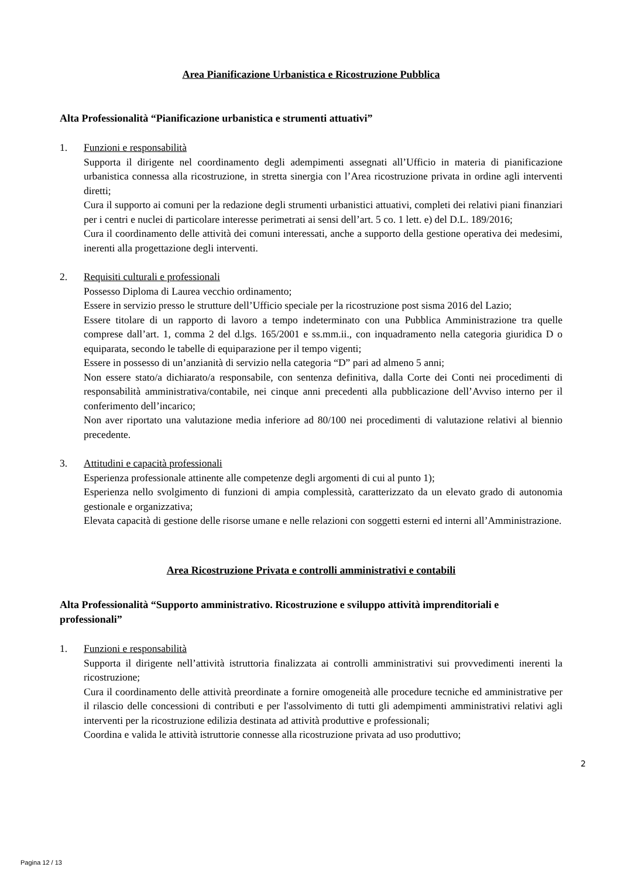Area Pianificazione Urbanistica e Ricostruzione Pubblica
Alta Professionalità “Pianificazione urbanistica e strumenti attuativi”
1. Funzioni e responsabilità
Supporta il dirigente nel coordinamento degli adempimenti assegnati all’Ufficio in materia di pianificazione urbanistica connessa alla ricostruzione, in stretta sinergia con l’Area ricostruzione privata in ordine agli interventi diretti;
Cura il supporto ai comuni per la redazione degli strumenti urbanistici attuativi, completi dei relativi piani finanziari per i centri e nuclei di particolare interesse perimetrati ai sensi dell’art. 5 co. 1 lett. e) del D.L. 189/2016;
Cura il coordinamento delle attività dei comuni interessati, anche a supporto della gestione operativa dei medesimi, inerenti alla progettazione degli interventi.
2. Requisiti culturali e professionali
Possesso Diploma di Laurea vecchio ordinamento;
Essere in servizio presso le strutture dell’Ufficio speciale per la ricostruzione post sisma 2016 del Lazio;
Essere titolare di un rapporto di lavoro a tempo indeterminato con una Pubblica Amministrazione tra quelle comprese dall’art. 1, comma 2 del d.lgs. 165/2001 e ss.mm.ii., con inquadramento nella categoria giuridica D o equiparata, secondo le tabelle di equiparazione per il tempo vigenti;
Essere in possesso di un’anzianità di servizio nella categoria “D” pari ad almeno 5 anni;
Non essere stato/a dichiarato/a responsabile, con sentenza definitiva, dalla Corte dei Conti nei procedimenti di responsabilità amministrativa/contabile, nei cinque anni precedenti alla pubblicazione dell’Avviso interno per il conferimento dell’incarico;
Non aver riportato una valutazione media inferiore ad 80/100 nei procedimenti di valutazione relativi al biennio precedente.
3. Attitudini e capacità professionali
Esperienza professionale attinente alle competenze degli argomenti di cui al punto 1);
Esperienza nello svolgimento di funzioni di ampia complessità, caratterizzato da un elevato grado di autonomia gestionale e organizzativa;
Elevata capacità di gestione delle risorse umane e nelle relazioni con soggetti esterni ed interni all’Amministrazione.
Area Ricostruzione Privata e controlli amministrativi e contabili
Alta Professionalità “Supporto amministrativo. Ricostruzione e sviluppo attività imprenditoriali e professionali”
1. Funzioni e responsabilità
Supporta il dirigente nell’attività istruttoria finalizzata ai controlli amministrativi sui provvedimenti inerenti la ricostruzione;
Cura il coordinamento delle attività preordinate a fornire omogeneità alle procedure tecniche ed amministrative per il rilascio delle concessioni di contributi e per l'assolvimento di tutti gli adempimenti amministrativi relativi agli interventi per la ricostruzione edilizia destinata ad attività produttive e professionali;
Coordina e valida le attività istruttorie connesse alla ricostruzione privata ad uso produttivo;
2
Pagina 12 / 13